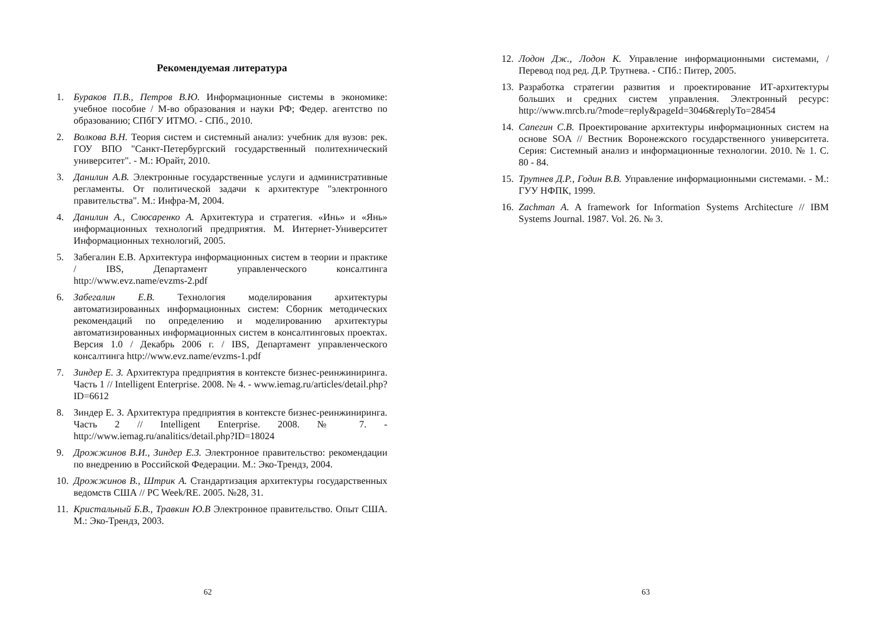Рекомендуемая литература
1. Бураков П.В., Петров В.Ю. Информационные системы в экономике: учебное пособие / М-во образования и науки РФ; Федер. агентство по образованию; СПбГУ ИТМО. - СПб., 2010.
2. Волкова В.Н. Теория систем и системный анализ: учебник для вузов: рек. ГОУ ВПО "Санкт-Петербургский государственный политехнический университет". - М.: Юрайт, 2010.
3. Данилин А.В. Электронные государственные услуги и административные регламенты. От политической задачи к архитектуре "электронного правительства". М.: Инфра-М, 2004.
4. Данилин А., Слюсаренко А. Архитектура и стратегия. «Инь» и «Янь» информационных технологий предприятия. М. Интернет-Университет Информационных технологий, 2005.
5. Забегалин Е.В. Архитектура информационных систем в теории и практике / IBS, Департамент управленческого консалтинга http://www.evz.name/evzms-2.pdf
6. Забегалин Е.В. Технология моделирования архитектуры автоматизированных информационных систем: Сборник методических рекомендаций по определению и моделированию архитектуры автоматизированных информационных систем в консалтинговых проектах. Версия 1.0 / Декабрь 2006 г. / IBS, Департамент управленческого консалтинга http://www.evz.name/evzms-1.pdf
7. Зиндер Е. З. Архитектура предприятия в контексте бизнес-реинжиниринга. Часть 1 // Intelligent Enterprise. 2008. № 4. - www.iemag.ru/articles/detail.php?ID=6612
8. Зиндер Е. З. Архитектура предприятия в контексте бизнес-реинжиниринга. Часть 2 // Intelligent Enterprise. 2008. № 7. - http://www.iemag.ru/analitics/detail.php?ID=18024
9. Дрожжинов В.И., Зиндер Е.З. Электронное правительство: рекомендации по внедрению в Российской Федерации. М.: Эко-Трендз, 2004.
10. Дрожжинов В., Штрик А. Стандартизация архитектуры государственных ведомств США // PC Week/RE. 2005. №28, 31.
11. Кристальный Б.В., Травкин Ю.В Электронное правительство. Опыт США. М.: Эко-Трендз, 2003.
62
12. Лодон Дж., Лодон К. Управление информационными системами, /Перевод под ред. Д.Р. Трутнева. - СПб.: Питер, 2005.
13. Разработка стратегии развития и проектирование ИТ-архитектуры больших и средних систем управления. Электронный ресурс: http://www.mrcb.ru/?mode=reply&pageId=3046&replyTo=28454
14. Сапегин С.В. Проектирование архитектуры информационных систем на основе SOA // Вестник Воронежского государственного университета. Серия: Системный анализ и информационные технологии. 2010. № 1. С. 80 - 84.
15. Трутнев Д.Р., Годин В.В. Управление информационными системами. - М.: ГУУ НФПК, 1999.
16. Zachman A. A framework for Information Systems Architecture // IBM Systems Journal. 1987. Vol. 26. № 3.
63